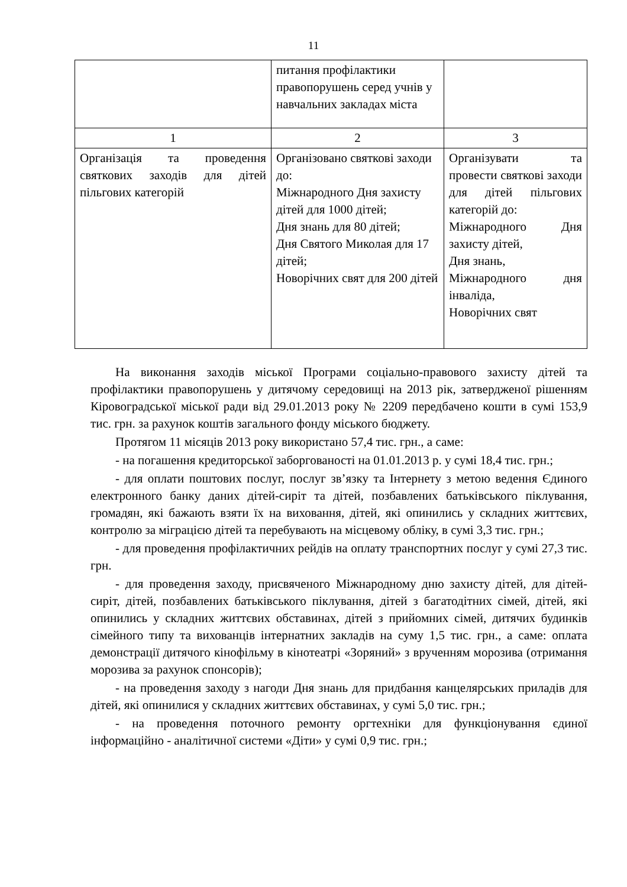11
| | питання профілактики правопорушень серед учнів у навчальних закладах міста | |
| 1 | 2 | 3 |
| Організація та проведення святкових заходів для дітей пільгових категорій | Організовано святкові заходи до: Міжнародного Дня захисту дітей для 1000 дітей; Дня знань для 80 дітей; Дня Святого Миколая для 17 дітей; Новорічних свят для 200 дітей | Організувати та провести святкові заходи для дітей пільгових категорій до: Міжнародного Дня захисту дітей, Дня знань, Міжнародного дня інваліда, Новорічних свят |
На виконання заходів міської Програми соціально-правового захисту дітей та профілактики правопорушень у дитячому середовищі на 2013 рік, затвердженої рішенням Кіровоградської міської ради від 29.01.2013 року № 2209 передбачено кошти в сумі 153,9 тис. грн. за рахунок коштів загального фонду міського бюджету.
Протягом 11 місяців 2013 року використано 57,4 тис. грн., а саме:
- на погашення кредиторської заборгованості на 01.01.2013 р. у сумі 18,4 тис. грн.;
- для оплати поштових послуг, послуг зв’язку та Інтернету з метою ведення Єдиного електронного банку даних дітей-сиріт та дітей, позбавлених батьківського піклування, громадян, які бажають взяти їх на виховання, дітей, які опинились у складних життєвих, контролю за міграцією дітей та перебувають на місцевому обліку, в сумі 3,3 тис. грн.;
- для проведення профілактичних рейдів на оплату транспортних послуг у сумі 27,3 тис. грн.
- для проведення заходу, присвяченого Міжнародному дню захисту дітей, для дітей-сиріт, дітей, позбавлених батьківського піклування, дітей з багатодітних сімей, дітей, які опинились у складних життєвих обставинах, дітей з прийомних сімей, дитячих будинків сімейного типу та вихованців інтернатних закладів на суму 1,5 тис. грн., а саме: оплата демонстрації дитячого кінофільму в кінотеатрі «Зоряний» з врученням морозива (отримання морозива за рахунок спонсорів);
- на проведення заходу з нагоди Дня знань для придбання канцелярських приладів для дітей, які опинилися у складних життєвих обставинах, у сумі 5,0 тис. грн.;
- на проведення поточного ремонту оргтехніки для функціонування єдиної інформаційно - аналітичної системи «Діти» у сумі 0,9 тис. грн.;